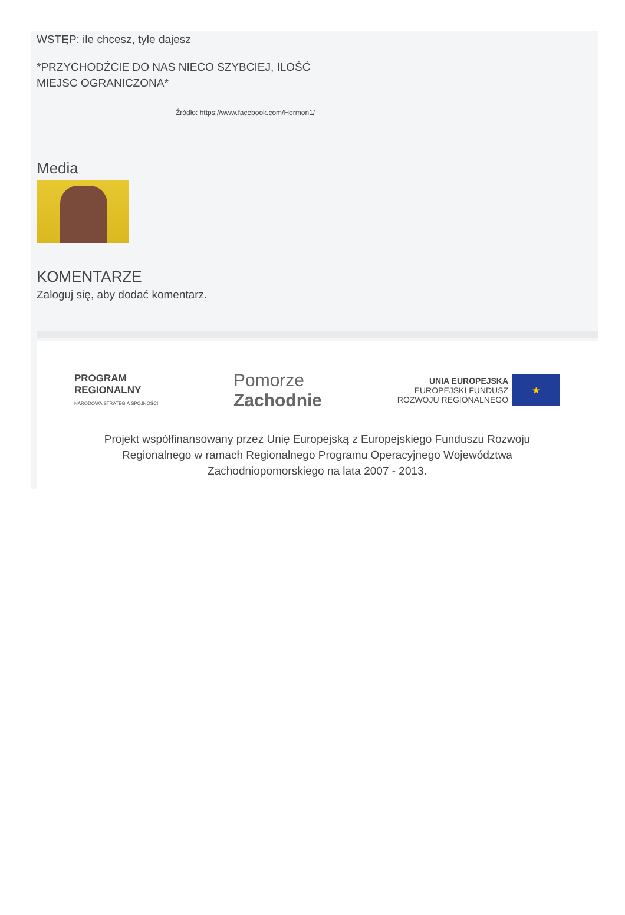WSTĘP: ile chcesz, tyle dajesz
*PRZYCHODŹCIE DO NAS NIECO SZYBCIEJ, ILOŚĆ
MIEJSC OGRANICZONA*
Źródło: https://www.facebook.com/Hormon1/
Media
KOMENTARZE
Zaloguj się, aby dodać komentarz.
PROGRAM
REGIONALNY
NARODOWA STRATEGIA SPÓJNOŚCI
Pomorze
Zachodnie
UNIA EUROPEJSKA
EUROPEJSKI FUNDUSZ
ROZWOJU REGIONALNEGO
★
Projekt współfinansowany przez Unię Europejską z Europejskiego Funduszu Rozwoju
Regionalnego w ramach Regionalnego Programu Operacyjnego Województwa
Zachodniopomorskiego na lata 2007 - 2013.